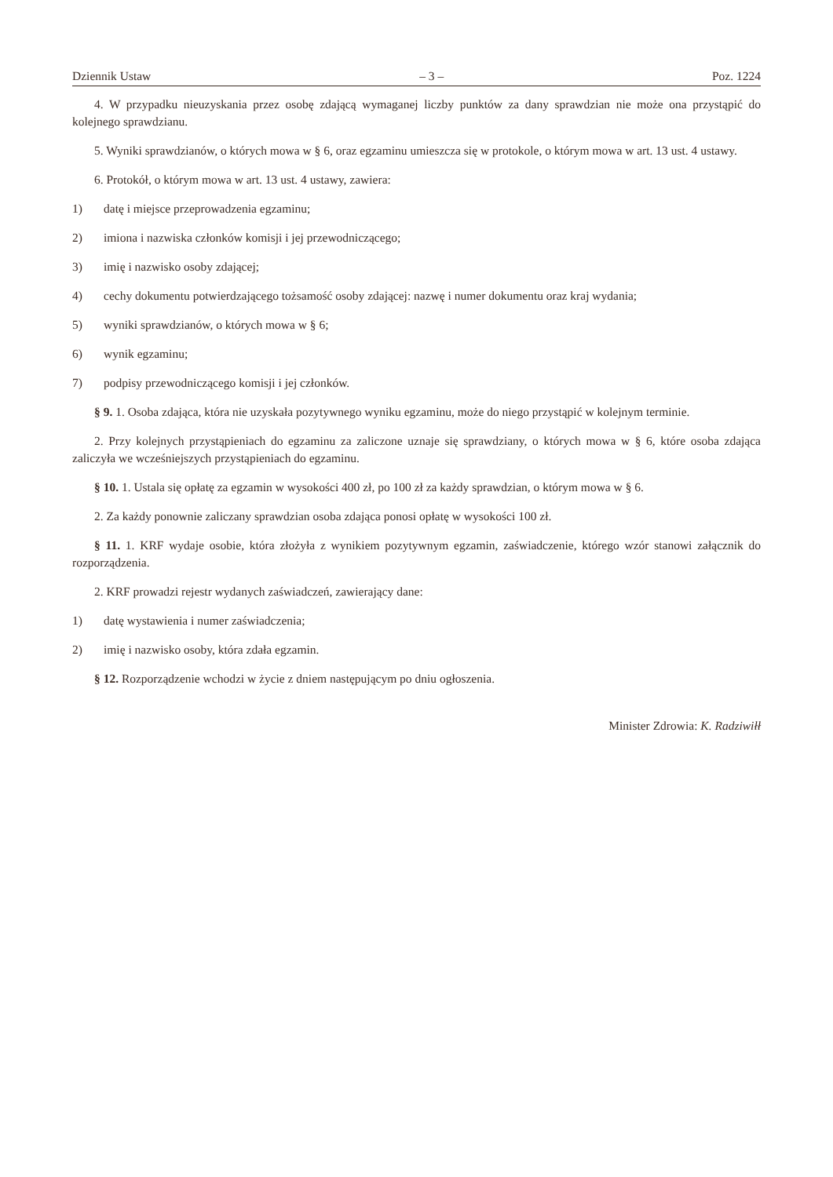Dziennik Ustaw – 3 – Poz. 1224
4. W przypadku nieuzyskania przez osobę zdającą wymaganej liczby punktów za dany sprawdzian nie może ona przystąpić do kolejnego sprawdzianu.
5. Wyniki sprawdzianów, o których mowa w § 6, oraz egzaminu umieszcza się w protokole, o którym mowa w art. 13 ust. 4 ustawy.
6. Protokół, o którym mowa w art. 13 ust. 4 ustawy, zawiera:
1) datę i miejsce przeprowadzenia egzaminu;
2) imiona i nazwiska członków komisji i jej przewodniczącego;
3) imię i nazwisko osoby zdającej;
4) cechy dokumentu potwierdzającego tożsamość osoby zdającej: nazwę i numer dokumentu oraz kraj wydania;
5) wyniki sprawdzianów, o których mowa w § 6;
6) wynik egzaminu;
7) podpisy przewodniczącego komisji i jej członków.
§ 9. 1. Osoba zdająca, która nie uzyskała pozytywnego wyniku egzaminu, może do niego przystąpić w kolejnym terminie.
2. Przy kolejnych przystąpieniach do egzaminu za zaliczone uznaje się sprawdziany, o których mowa w § 6, które osoba zdająca zaliczyła we wcześniejszych przystąpieniach do egzaminu.
§ 10. 1. Ustala się opłatę za egzamin w wysokości 400 zł, po 100 zł za każdy sprawdzian, o którym mowa w § 6.
2. Za każdy ponownie zaliczany sprawdzian osoba zdająca ponosi opłatę w wysokości 100 zł.
§ 11. 1. KRF wydaje osobie, która złożyła z wynikiem pozytywnym egzamin, zaświadczenie, którego wzór stanowi załącznik do rozporządzenia.
2. KRF prowadzi rejestr wydanych zaświadczeń, zawierający dane:
1) datę wystawienia i numer zaświadczenia;
2) imię i nazwisko osoby, która zdała egzamin.
§ 12. Rozporządzenie wchodzi w życie z dniem następującym po dniu ogłoszenia.
Minister Zdrowia: K. Radziwiłł